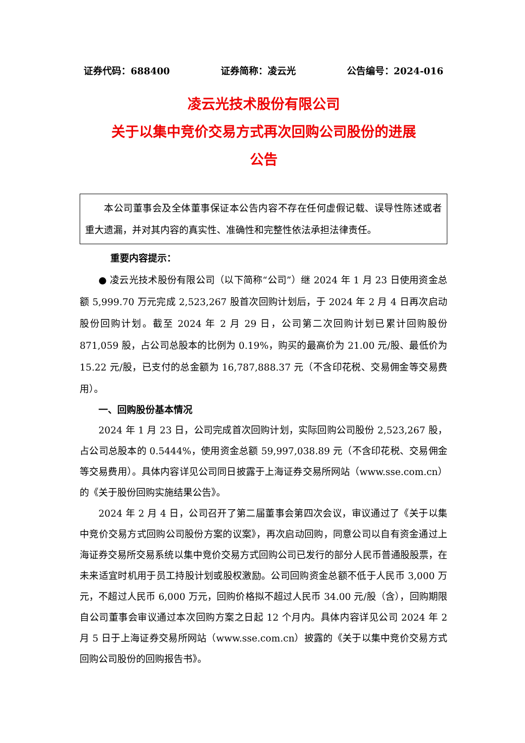证券代码：688400 证券简称：凌云光 公告编号：2024-016
凌云光技术股份有限公司
关于以集中竞价交易方式再次回购公司股份的进展
公告
本公司董事会及全体董事保证本公告内容不存在任何虚假记载、误导性陈述或者重大遗漏，并对其内容的真实性、准确性和完整性依法承担法律责任。
重要内容提示：
● 凌云光技术股份有限公司（以下简称“公司”）继 2024 年 1 月 23 日使用资金总额 5,999.70 万元完成 2,523,267 股首次回购计划后，于 2024 年 2 月 4 日再次启动股份回购计划。截至 2024 年 2 月 29 日，公司第二次回购计划已累计回购股份 871,059 股，占公司总股本的比例为 0.19%，购买的最高价为 21.00 元/股、最低价为 15.22 元/股，已支付的总金额为 16,787,888.37 元（不含印花税、交易佣金等交易费用）。
一、回购股份基本情况
2024 年 1 月 23 日，公司完成首次回购计划，实际回购公司股份 2,523,267 股，占公司总股本的 0.5444%，使用资金总额 59,997,038.89 元（不含印花税、交易佣金等交易费用）。具体内容详见公司同日披露于上海证券交易所网站（www.sse.com.cn）的《关于股份回购实施结果公告》。
2024 年 2 月 4 日，公司召开了第二届董事会第四次会议，审议通过了《关于以集中竞价交易方式回购公司股份方案的议案》，再次启动回购，同意公司以自有资金通过上海证券交易所交易系统以集中竞价交易方式回购公司已发行的部分人民币普通股股票，在未来适宜时机用于员工持股计划或股权激励。公司回购资金总额不低于人民币 3,000 万元，不超过人民币 6,000 万元，回购价格拟不超过人民币 34.00 元/股（含），回购期限自公司董事会审议通过本次回购方案之日起 12 个月内。具体内容详见公司 2024 年 2 月 5 日于上海证券交易所网站（www.sse.com.cn）披露的《关于以集中竞价交易方式回购公司股份的回购报告书》。